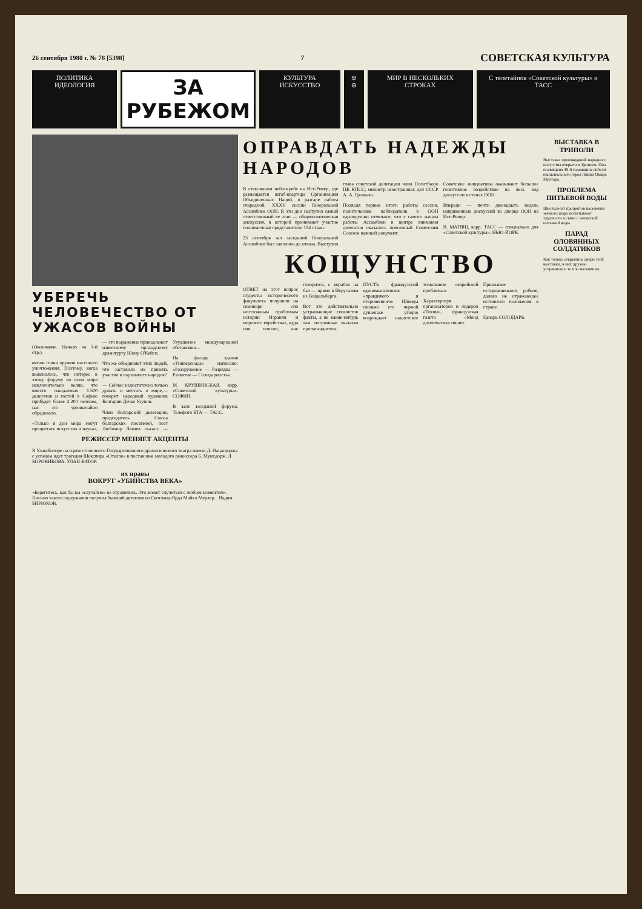26 сентября 1980 г. № 78 [5398] 7 СОВЕТСКАЯ КУЛЬТУРА
ПОЛИТИКА ИДЕОЛОГИЯ
ЗА РУБЕЖОМ
КУЛЬТУРА ИСКУССТВО ⊕ ⊕ МИР В НЕСКОЛЬКИХ СТРОКАХ С телетайпов «Советской культуры» и ТАСС
УБЕРЕЧЬ ЧЕЛОВЕЧЕСТВО ОТ УЖАСОВ ВОЙНЫ
(Окончание. Начало на 1-й стр.).
вятюк гонки оружия массового уничтожения. Поэтому, когда выяснилось, что интерес к этому форуму во всем мире исключительно велик, что вместо ожидаемых 1.500 делегатов и гостей в Софию прибудет более 2.200 человек, нас это чрезвычайно обрадовало.
«Только в дни мира могут процветать искусство и наука»,— это выражение принадлежит известному ирландскому драматургу Шону О'Кейси.
Что же объединяет этих людей, что заставило их принять участие в парламенте народов?
— Сейчас недостаточно только думать и мечтать о мире,— говорит народный художник Болгарии Дечко Узунов.
Член болгарской делегации, председатель Союза болгарских писателей, поэт Любомир Левчев сказал: — Ухудшение международной обстановки...
На фасаде здания «Универсиада» написано: «Разоружение — Разрядка — Развитие — Солидарность».
М. КРУШИНСКАЯ, корр. «Советской культуры». СОФИЯ.
В зале заседаний форума. Телефото БТА — ТАСС.
РЕЖИССЕР МЕНЯЕТ АКЦЕНТЫ
В Улан-Баторе на сцене столичного Государственного драматического театра имени Д. Нацагдоржа с успехом идет трагедия Шекспира «Отелло» в постановке молодого режиссера Б. Мунхдорж. Л. БОРОВИКОВА. УЛАН-БАТОР.
их нравы
ВОКРУГ «УБИЙСТВА ВЕКА»
«Берегитесь, как бы вы «случайно» не отравились. Это может случиться с любым моментом». Письмо такого содержания получил бывший детектив из Скотланд-Ярда Майкл Мерлер... Вадим БИРЮКОВ.
ОПРАВДАТЬ НАДЕЖДЫ НАРОДОВ
В стеклянном небоскребе на Ист-Ривер, где размещается штаб-квартира Организации Объединенных Наций, в разгаре работа очередной, XXXV сессии Генеральной Ассамблеи ООН. В эти дни наступил самый ответственный ее этап — общеполитическая дискуссия, в которой принимают участие полномочные представители 154 стран.
23 сентября зал заседаний Генеральной Ассамблеи был заполнен до отказа. Выступил глава советской делегации член Политбюро ЦК КПСС, министр иностранных дел СССР А. А. Громыко.
Подводя первые итоги работы сессии, политические наблюдатели в ООН единодушно отмечают, что с самого начала работы Ассамблеи в центре внимания делегатов оказались внесенный Советским Союзом важный документ.
Советские инициативы оказывают большое позитивное воздействие на весь ход дискуссии в стенах ООН.
Впереди — почти двенадцать недель напряженных дискуссий во дворце ООН на Ист-Ривер.
В. МАТЯШ, корр. ТАСС — специально для «Советской культуры». НЬЮ-ЙОРК.
КОЩУНСТВО
ОТВЕТ на этот вопрос студенты исторического факультета получили на семинаре «по неотложным проблемам истории Израиля и мирового еврейства», куда они попали, как говорится, с корабля на бал — прямо в Иерусалим из Гейдельберга.
Вот это действительно устрашающие сионистов факты, а не какие-нибудь там погромные вылазки пропагандистов.
ПУСТЬ французский единомышленник «правдивого и откровенного» Шпеера сколько его черной душеньке угодно возрождает нацистское толкование «еврейской проблемы».
Характеризуя организаторов и лидеров «Техии», французская газета «Монд дипломатик» пишет.
Признание осторожненькое, робкое, далеко не отражающее истинного положения в стране.
Цезарь СОЛОДАРЬ.
ВЫСТАВКА В ТРИПОЛИ
Выставка произведений народного искусства открыта в Триполи. Она посвящена 49-й годовщине гибели национального героя Ливии Омара Мухтара.
ПРОБЛЕМА ПИТЬЕВОЙ ВОДЫ
Шестьдесят процентов населения земного шара испытывают трудности в связи с нехваткой питьевой воды.
ПАРАД ОЛОВЯННЫХ СОЛДАТИКОВ
Как только открылись двери этой выставки, в них дружно устремились толпы мальчишек.